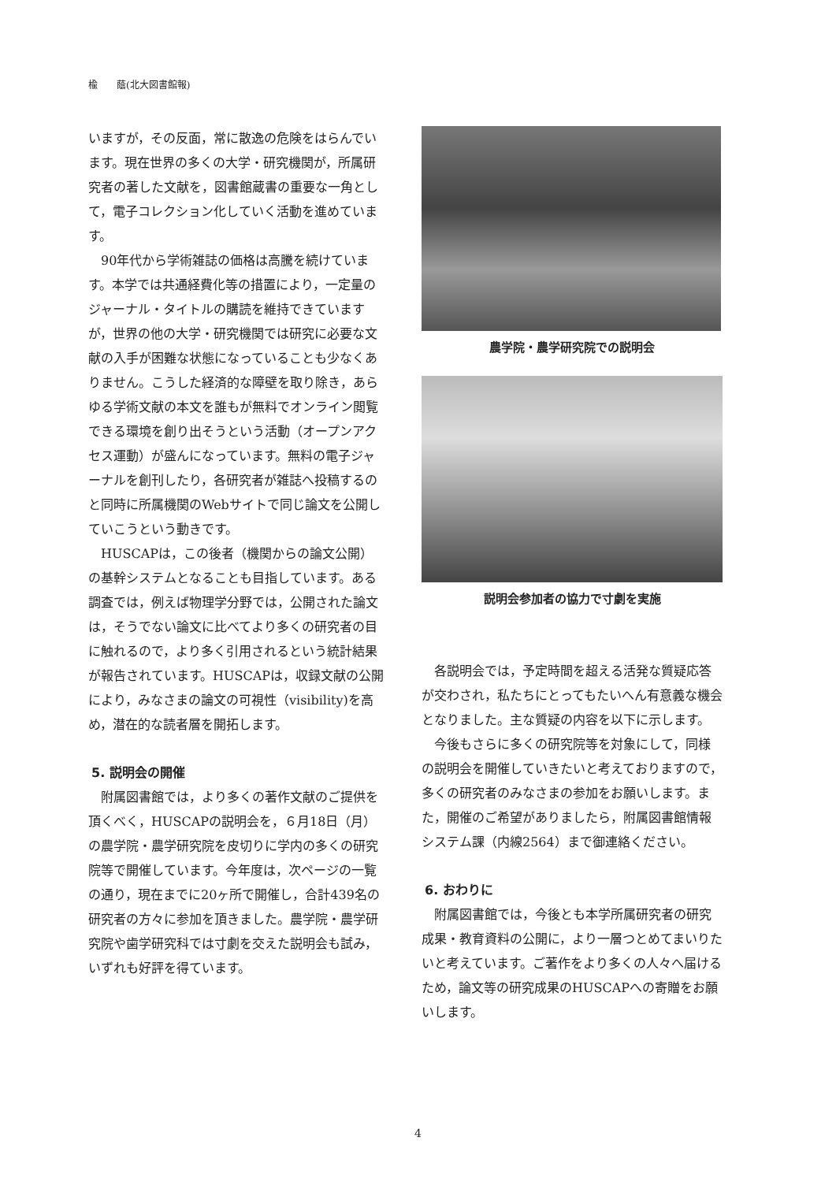楡　　蔭(北大図書館報)
いますが，その反面，常に散逸の危険をはらんでいます。現在世界の多くの大学・研究機関が，所属研究者の著した文献を，図書館蔵書の重要な一角として，電子コレクション化していく活動を進めています。
90年代から学術雑誌の価格は高騰を続けています。本学では共通経費化等の措置により，一定量のジャーナル・タイトルの購読を維持できていますが，世界の他の大学・研究機関では研究に必要な文献の入手が困難な状態になっていることも少なくありません。こうした経済的な障壁を取り除き，あらゆる学術文献の本文を誰もが無料でオンライン閲覧できる環境を創り出そうという活動（オープンアクセス運動）が盛んになっています。無料の電子ジャーナルを創刊したり，各研究者が雑誌へ投稿するのと同時に所属機関のWebサイトで同じ論文を公開していこうという動きです。
HUSCAPは，この後者（機関からの論文公開）の基幹システムとなることも目指しています。ある調査では，例えば物理学分野では，公開された論文は，そうでない論文に比べてより多くの研究者の目に触れるので，より多く引用されるという統計結果が報告されています。HUSCAPは，収録文献の公開により，みなさまの論文の可視性（visibility)を高め，潜在的な読者層を開拓します。
5. 説明会の開催
附属図書館では，より多くの著作文献のご提供を頂くべく，HUSCAPの説明会を，６月18日（月）の農学院・農学研究院を皮切りに学内の多くの研究院等で開催しています。今年度は，次ページの一覧の通り，現在までに20ヶ所で開催し，合計439名の研究者の方々に参加を頂きました。農学院・農学研究院や歯学研究科では寸劇を交えた説明会も試み，いずれも好評を得ています。
農学院・農学研究院での説明会
説明会参加者の協力で寸劇を実施
各説明会では，予定時間を超える活発な質疑応答が交わされ，私たちにとってもたいへん有意義な機会となりました。主な質疑の内容を以下に示します。
今後もさらに多くの研究院等を対象にして，同様の説明会を開催していきたいと考えておりますので，多くの研究者のみなさまの参加をお願いします。また，開催のご希望がありましたら，附属図書館情報システム課（内線2564）まで御連絡ください。
6. おわりに
附属図書館では，今後とも本学所属研究者の研究成果・教育資料の公開に，より一層つとめてまいりたいと考えています。ご著作をより多くの人々へ届けるため，論文等の研究成果のHUSCAPへの寄贈をお願いします。
4